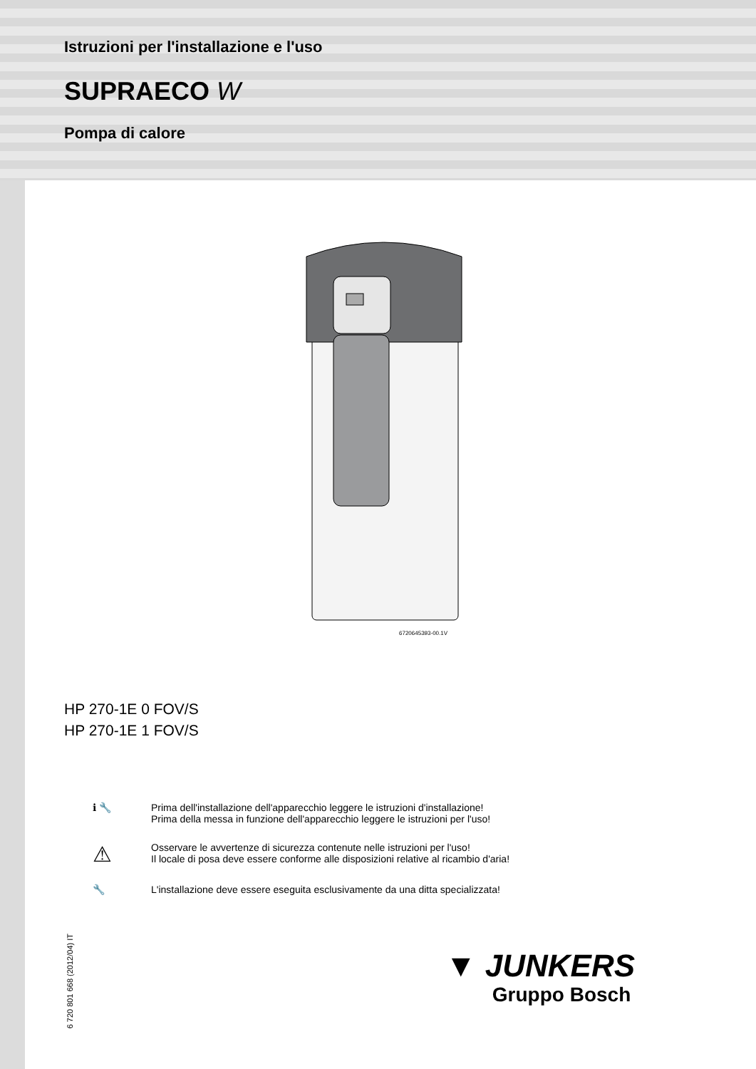Istruzioni per l'installazione e l'uso
SUPRAECO W
Pompa di calore
6720645393-00.1V
HP 270-1E 0 FOV/S
HP 270-1E 1 FOV/S
ℹ 🔧 Prima dell'installazione dell'apparecchio leggere le istruzioni d'installazione!
Prima della messa in funzione dell'apparecchio leggere le istruzioni per l'uso!
⚠
Osservare le avvertenze di sicurezza contenute nelle istruzioni per l'uso!
Il locale di posa deve essere conforme alle disposizioni relative al ricambio d'aria!
🔧 L'installazione deve essere eseguita esclusivamente da una ditta specializzata!
6 720 801 668 (2012/04) IT
▼ JUNKERS
Gruppo Bosch